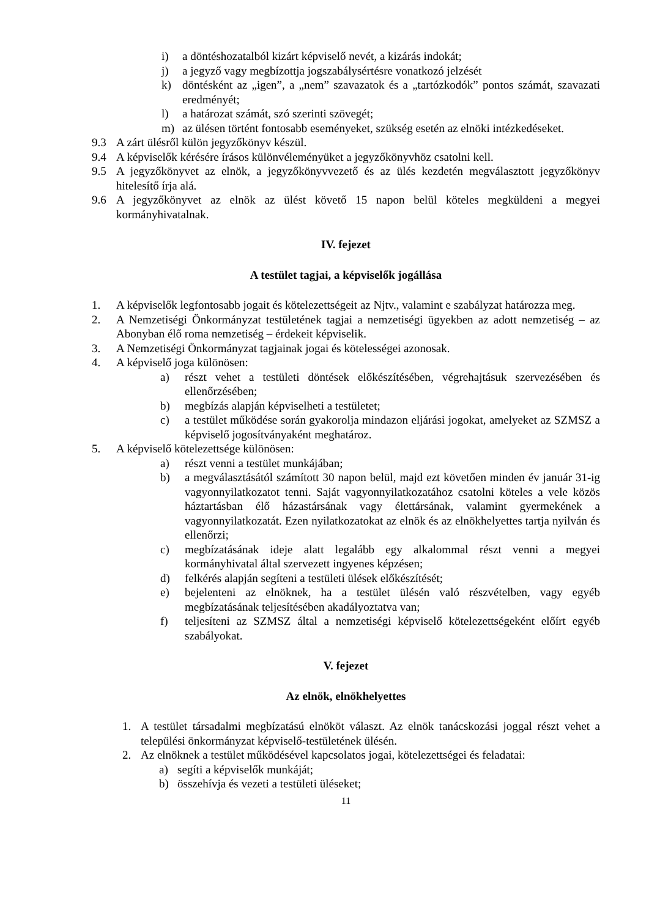i) a döntéshozatalból kizárt képviselő nevét, a kizárás indokát;
j) a jegyző vagy megbízottja jogszabálysértésre vonatkozó jelzését
k) döntésként az „igen”, a „nem” szavazatok és a „tartózkodók” pontos számát, szavazati eredményét;
l) a határozat számát, szó szerinti szövegét;
m) az ülésen történt fontosabb eseményeket, szükség esetén az elnöki intézkedéseket.
9.3 A zárt ülésről külön jegyzőkönyv készül.
9.4 A képviselők kérésére írásos különvéleményüket a jegyzőkönyvhöz csatolni kell.
9.5 A jegyzőkönyvet az elnök, a jegyzőkönyvvezető és az ülés kezdetén megválasztott jegyzőkönyv hitelesítő írja alá.
9.6 A jegyzőkönyvet az elnök az ülést követő 15 napon belül köteles megküldeni a megyei kormányhivatalnak.
IV. fejezet
A testület tagjai, a képviselők jogállása
1. A képviselők legfontosabb jogait és kötelezettségeit az Njtv., valamint e szabályzat határozza meg.
2. A Nemzetiségi Önkormányzat testületének tagjai a nemzetiségi ügyekben az adott nemzetiség – az Abonyban élő roma nemzetiség – érdekeit képviselik.
3. A Nemzetiségi Önkormányzat tagjainak jogai és kötelességei azonosak.
4. A képviselő joga különösen:
a) részt vehet a testületi döntések előkészítésében, végrehajtásuk szervezésében és ellenőrzésében;
b) megbízás alapján képviselheti a testületet;
c) a testület működése során gyakorolja mindazon eljárási jogokat, amelyeket az SZMSZ a képviselő jogosítványaként meghatároz.
5. A képviselő kötelezettsége különösen:
a) részt venni a testület munkájában;
b) a megválasztásától számított 30 napon belül, majd ezt követően minden év január 31-ig vagyonnyilatkozatot tenni. Saját vagyonnyilatkozatához csatolni köteles a vele közös háztartásban élő házastársának vagy élettársának, valamint gyermekének a vagyonnyilatkozatát. Ezen nyilatkozatokat az elnök és az elnökhelyettes tartja nyilván és ellenőrzi;
c) megbízatásának ideje alatt legalább egy alkalommal részt venni a megyei kormányhivatal által szervezett ingyenes képzésen;
d) felkérés alapján segíteni a testületi ülések előkészítését;
e) bejelenteni az elnöknek, ha a testület ülésén való részvételben, vagy egyéb megbízatásának teljesítésében akadályoztatva van;
f) teljesíteni az SZMSZ által a nemzetiségi képviselő kötelezettségeként előírt egyéb szabályokat.
V. fejezet
Az elnök, elnökhelyettes
1. A testület társadalmi megbízatású elnököt választ. Az elnök tanácskozási joggal részt vehet a települési önkormányzat képviselő-testületének ülésén.
2. Az elnöknek a testület működésével kapcsolatos jogai, kötelezettségei és feladatai:
a) segíti a képviselők munkáját;
b) összehívja és vezeti a testületi üléseket;
11